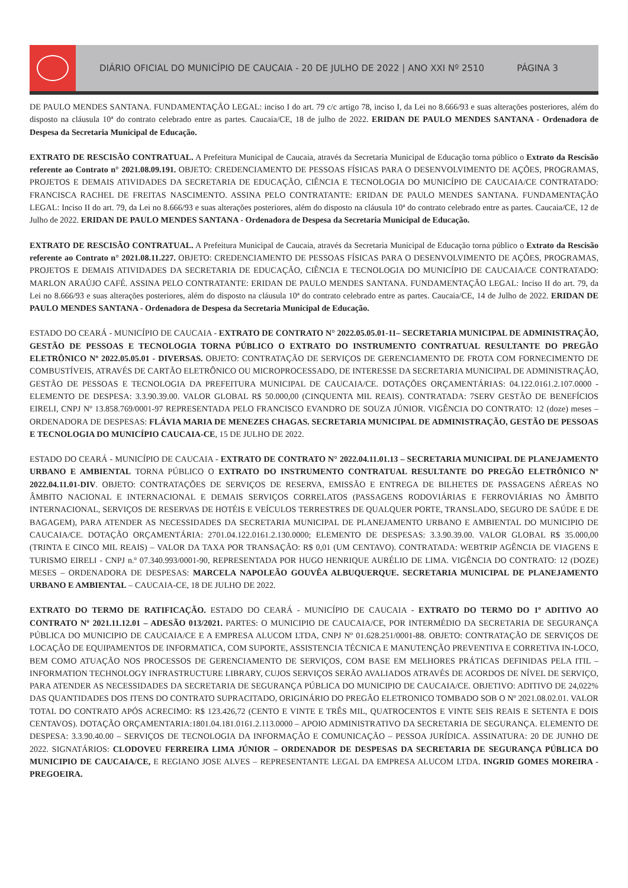DIÁRIO OFICIAL DO MUNICÍPIO DE CAUCAIA - 20 DE JULHO DE 2022 | ANO XXI Nº 2510 PÁGINA 3
DE PAULO MENDES SANTANA. FUNDAMENTAÇÃO LEGAL: inciso I do art. 79 c/c artigo 78, inciso I, da Lei no 8.666/93 e suas alterações posteriores, além do disposto na cláusula 10ª do contrato celebrado entre as partes. Caucaia/CE, 18 de julho de 2022. ERIDAN DE PAULO MENDES SANTANA - Ordenadora de Despesa da Secretaria Municipal de Educação.
EXTRATO DE RESCISÃO CONTRATUAL. A Prefeitura Municipal de Caucaia, através da Secretaria Municipal de Educação torna público o Extrato da Rescisão referente ao Contrato n° 2021.08.09.191. OBJETO: CREDENCIAMENTO DE PESSOAS FÍSICAS PARA O DESENVOLVIMENTO DE AÇÕES, PROGRAMAS, PROJETOS E DEMAIS ATIVIDADES DA SECRETARIA DE EDUCAÇÃO, CIÊNCIA E TECNOLOGIA DO MUNICÍPIO DE CAUCAIA/CE CONTRATADO: FRANCISCA RACHEL DE FREITAS NASCIMENTO. ASSINA PELO CONTRATANTE: ERIDAN DE PAULO MENDES SANTANA. FUNDAMENTAÇÃO LEGAL: Inciso II do art. 79, da Lei no 8.666/93 e suas alterações posteriores, além do disposto na cláusula 10ª do contrato celebrado entre as partes. Caucaia/CE, 12 de Julho de 2022. ERIDAN DE PAULO MENDES SANTANA - Ordenadora de Despesa da Secretaria Municipal de Educação.
EXTRATO DE RESCISÃO CONTRATUAL. A Prefeitura Municipal de Caucaia, através da Secretaria Municipal de Educação torna público o Extrato da Rescisão referente ao Contrato n° 2021.08.11.227. OBJETO: CREDENCIAMENTO DE PESSOAS FÍSICAS PARA O DESENVOLVIMENTO DE AÇÕES, PROGRAMAS, PROJETOS E DEMAIS ATIVIDADES DA SECRETARIA DE EDUCAÇÃO, CIÊNCIA E TECNOLOGIA DO MUNICÍPIO DE CAUCAIA/CE CONTRATADO: MARLON ARAÚJO CAFÉ. ASSINA PELO CONTRATANTE: ERIDAN DE PAULO MENDES SANTANA. FUNDAMENTAÇÃO LEGAL: Inciso II do art. 79, da Lei no 8.666/93 e suas alterações posteriores, além do disposto na cláusula 10ª do contrato celebrado entre as partes. Caucaia/CE, 14 de Julho de 2022. ERIDAN DE PAULO MENDES SANTANA - Ordenadora de Despesa da Secretaria Municipal de Educação.
ESTADO DO CEARÁ - MUNICÍPIO DE CAUCAIA - EXTRATO DE CONTRATO N° 2022.05.05.01-11– SECRETARIA MUNICIPAL DE ADMINISTRAÇÃO, GESTÃO DE PESSOAS E TECNOLOGIA TORNA PÚBLICO O EXTRATO DO INSTRUMENTO CONTRATUAL RESULTANTE DO PREGÃO ELETRÔNICO Nº 2022.05.05.01 - DIVERSAS. OBJETO: CONTRATAÇÃO DE SERVIÇOS DE GERENCIAMENTO DE FROTA COM FORNECIMENTO DE COMBUSTÍVEIS, ATRAVÉS DE CARTÃO ELETRÔNICO OU MICROPROCESSADO, DE INTERESSE DA SECRETARIA MUNICIPAL DE ADMINISTRAÇÃO, GESTÃO DE PESSOAS E TECNOLOGIA DA PREFEITURA MUNICIPAL DE CAUCAIA/CE. DOTAÇÕES ORÇAMENTÁRIAS: 04.122.0161.2.107.0000 - ELEMENTO DE DESPESA: 3.3.90.39.00. VALOR GLOBAL R$ 50.000,00 (CINQUENTA MIL REAIS). CONTRATADA: 7SERV GESTÃO DE BENEFÍCIOS EIRELI, CNPJ Nº 13.858.769/0001-97 REPRESENTADA PELO FRANCISCO EVANDRO DE SOUZA JÚNIOR. VIGÊNCIA DO CONTRATO: 12 (doze) meses – ORDENADORA DE DESPESAS: FLÁVIA MARIA DE MENEZES CHAGAS. SECRETARIA MUNICIPAL DE ADMINISTRAÇÃO, GESTÃO DE PESSOAS E TECNOLOGIA DO MUNICÍPIO CAUCAIA-CE, 15 DE JULHO DE 2022.
ESTADO DO CEARÁ - MUNICÍPIO DE CAUCAIA - EXTRATO DE CONTRATO N° 2022.04.11.01.13 – SECRETARIA MUNICIPAL DE PLANEJAMENTO URBANO E AMBIENTAL TORNA PÚBLICO O EXTRATO DO INSTRUMENTO CONTRATUAL RESULTANTE DO PREGÃO ELETRÔNICO Nº 2022.04.11.01-DIV. OBJETO: CONTRATAÇÕES DE SERVIÇOS DE RESERVA, EMISSÃO E ENTREGA DE BILHETES DE PASSAGENS AÉREAS NO ÂMBITO NACIONAL E INTERNACIONAL E DEMAIS SERVIÇOS CORRELATOS (PASSAGENS RODOVIÁRIAS E FERROVIÁRIAS NO ÂMBITO INTERNACIONAL, SERVIÇOS DE RESERVAS DE HOTÉIS E VEÍCULOS TERRESTRES DE QUALQUER PORTE, TRANSLADO, SEGURO DE SAÚDE E DE BAGAGEM), PARA ATENDER AS NECESSIDADES DA SECRETARIA MUNICIPAL DE PLANEJAMENTO URBANO E AMBIENTAL DO MUNICIPIO DE CAUCAIA/CE. DOTAÇÃO ORÇAMENTÁRIA: 2701.04.122.0161.2.130.0000; ELEMENTO DE DESPESAS: 3.3.90.39.00. VALOR GLOBAL R$ 35.000,00 (TRINTA E CINCO MIL REAIS) – VALOR DA TAXA POR TRANSAÇÃO: R$ 0,01 (UM CENTAVO). CONTRATADA: WEBTRIP AGÊNCIA DE VIAGENS E TURISMO EIRELI - CNPJ n.º 07.340.993/0001-90, REPRESENTADA POR HUGO HENRIQUE AURÉLIO DE LIMA. VIGÊNCIA DO CONTRATO: 12 (DOZE) MESES – ORDENADORA DE DESPESAS: MARCELA NAPOLEÃO GOUVÊA ALBUQUERQUE. SECRETARIA MUNICIPAL DE PLANEJAMENTO URBANO E AMBIENTAL – CAUCAIA-CE, 18 DE JULHO DE 2022.
EXTRATO DO TERMO DE RATIFICAÇÃO. ESTADO DO CEARÁ - MUNICÍPIO DE CAUCAIA - EXTRATO DO TERMO DO 1º ADITIVO AO CONTRATO Nº 2021.11.12.01 – ADESÃO 013/2021. PARTES: O MUNICIPIO DE CAUCAIA/CE, POR INTERMÉDIO DA SECRETARIA DE SEGURANÇA PÚBLICA DO MUNICIPIO DE CAUCAIA/CE E A EMPRESA ALUCOM LTDA, CNPJ Nº 01.628.251/0001-88. OBJETO: CONTRATAÇÃO DE SERVIÇOS DE LOCAÇÃO DE EQUIPAMENTOS DE INFORMATICA, COM SUPORTE, ASSISTENCIA TÉCNICA E MANUTENÇÃO PREVENTIVA E CORRETIVA IN-LOCO, BEM COMO ATUAÇÃO NOS PROCESSOS DE GERENCIAMENTO DE SERVIÇOS, COM BASE EM MELHORES PRÁTICAS DEFINIDAS PELA ITIL – INFORMATION TECHNOLOGY INFRASTRUCTURE LIBRARY, CUJOS SERVIÇOS SERÃO AVALIADOS ATRAVÉS DE ACORDOS DE NÍVEL DE SERVIÇO, PARA ATENDER AS NECESSIDADES DA SECRETARIA DE SEGURANÇA PÚBLICA DO MUNICIPIO DE CAUCAIA/CE. OBJETIVO: ADITIVO DE 24,022% DAS QUANTIDADES DOS ITENS DO CONTRATO SUPRACITADO, ORIGINÁRIO DO PREGÃO ELETRONICO TOMBADO SOB O Nº 2021.08.02.01. VALOR TOTAL DO CONTRATO APÓS ACRECIMO: R$ 123.426,72 (CENTO E VINTE E TRÊS MIL, QUATROCENTOS E VINTE SEIS REAIS E SETENTA E DOIS CENTAVOS). DOTAÇÃO ORÇAMENTARIA:1801.04.181.0161.2.113.0000 – APOIO ADMINISTRATIVO DA SECRETARIA DE SEGURANÇA. ELEMENTO DE DESPESA: 3.3.90.40.00 – SERVIÇOS DE TECNOLOGIA DA INFORMAÇÃO E COMUNICAÇÃO – PESSOA JURÍDICA. ASSINATURA: 20 DE JUNHO DE 2022. SIGNATÁRIOS: CLODOVEU FERREIRA LIMA JÚNIOR – ORDENADOR DE DESPESAS DA SECRETARIA DE SEGURANÇA PÚBLICA DO MUNICIPIO DE CAUCAIA/CE, E REGIANO JOSE ALVES – REPRESENTANTE LEGAL DA EMPRESA ALUCOM LTDA. INGRID GOMES MOREIRA - PREGOEIRA.